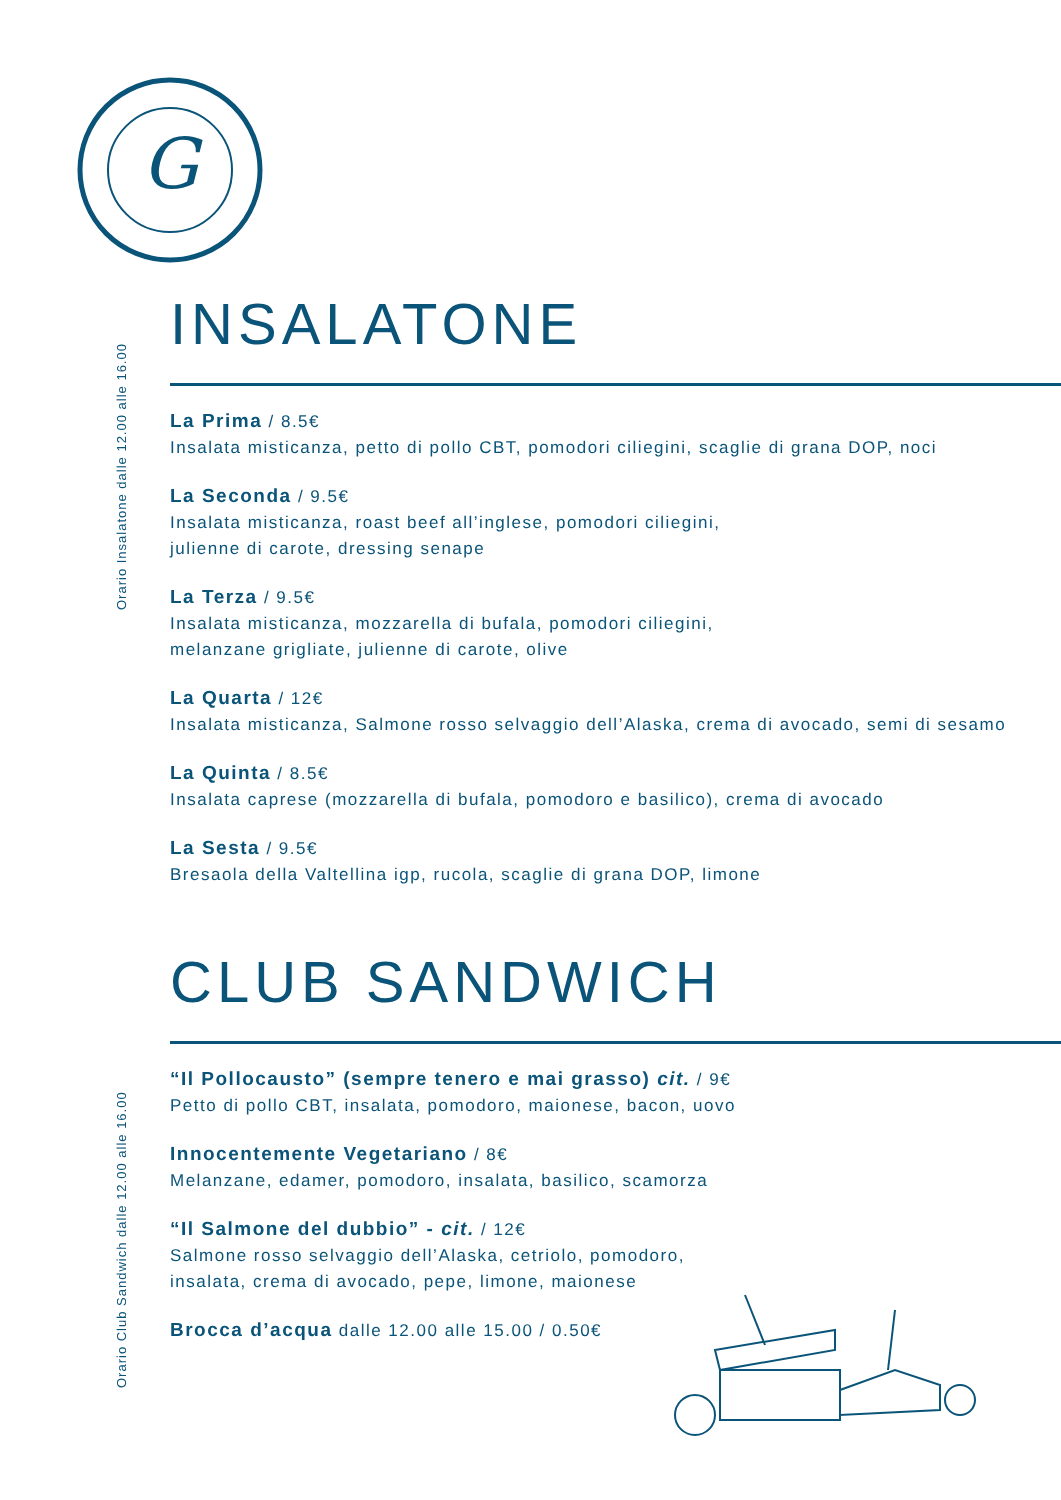G
INSALATONE
Orario Insalatone dalle 12.00 alle 16.00
La Prima / 8.5€
Insalata misticanza, petto di pollo CBT, pomodori ciliegini, scaglie di grana DOP, noci
La Seconda / 9.5€
Insalata misticanza, roast beef all’inglese, pomodori ciliegini,
julienne di carote, dressing senape
La Terza / 9.5€
Insalata misticanza, mozzarella di bufala, pomodori ciliegini,
melanzane grigliate, julienne di carote, olive
La Quarta / 12€
Insalata misticanza, Salmone rosso selvaggio dell’Alaska, crema di avocado, semi di sesamo
La Quinta / 8.5€
Insalata caprese (mozzarella di bufala, pomodoro e basilico), crema di avocado
La Sesta / 9.5€
Bresaola della Valtellina igp, rucola, scaglie di grana DOP, limone
CLUB SANDWICH
Orario Club Sandwich dalle 12.00 alle 16.00
“Il Pollocausto” (sempre tenero e mai grasso) cit. / 9€
Petto di pollo CBT, insalata, pomodoro, maionese, bacon, uovo
Innocentemente Vegetariano / 8€
Melanzane, edamer, pomodoro, insalata, basilico, scamorza
“Il Salmone del dubbio” - cit. / 12€
Salmone rosso selvaggio dell’Alaska, cetriolo, pomodoro,
insalata, crema di avocado, pepe, limone, maionese
Brocca d’acqua dalle 12.00 alle 15.00 / 0.50€